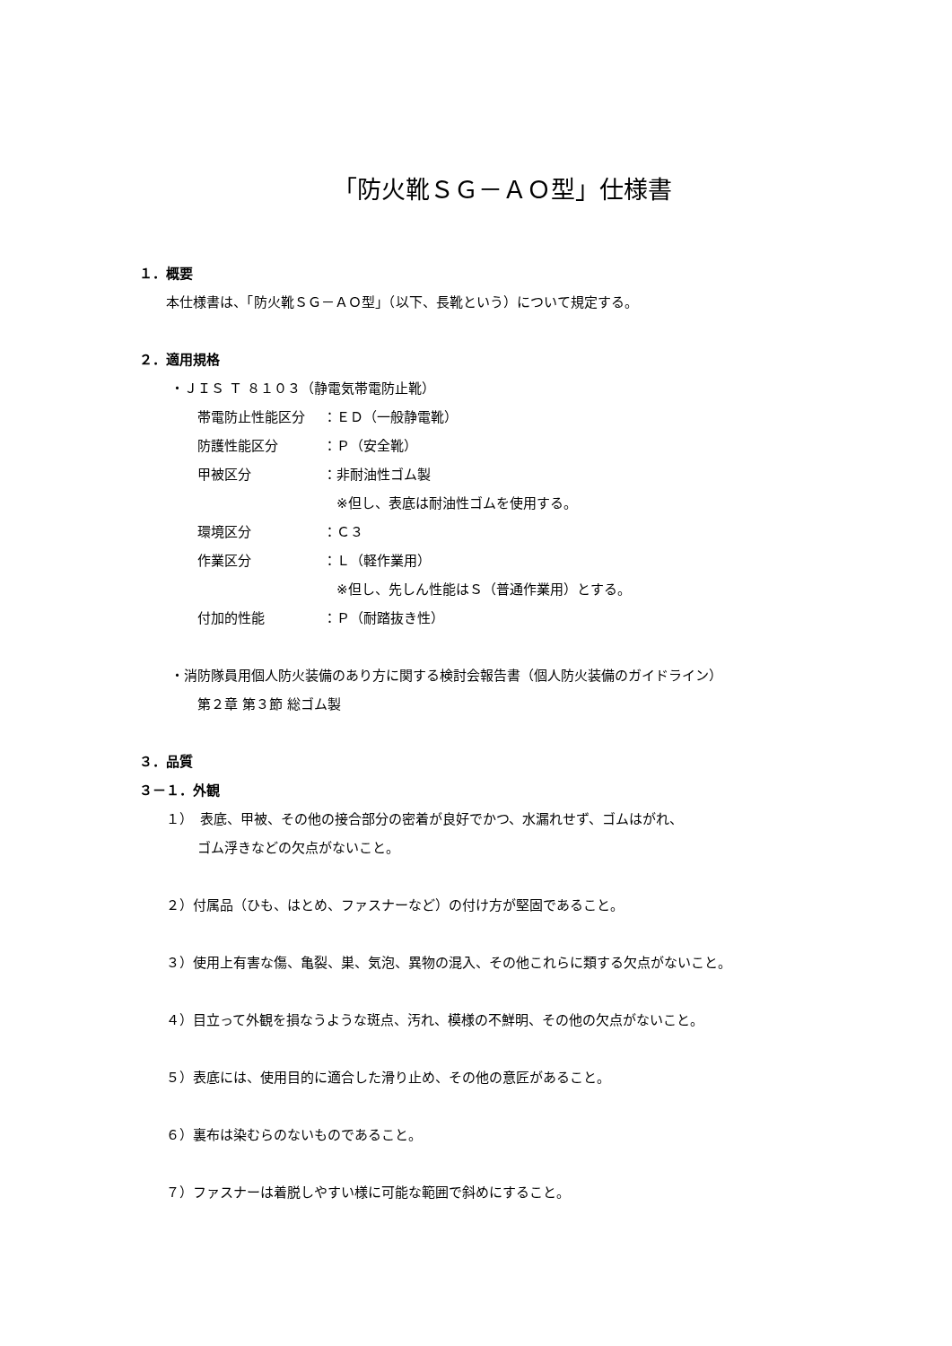「防火靴ＳＧ－ＡＯ型」仕様書
１．概要
本仕様書は、「防火靴ＳＧ－ＡＯ型」（以下、長靴という）について規定する。
２．適用規格
・ＪＩＳ Ｔ ８１０３（静電気帯電防止靴）
帯電防止性能区分 ：ＥＤ（一般静電靴）
防護性能区分 ：Ｐ（安全靴）
甲被区分 ：非耐油性ゴム製
　※但し、表底は耐油性ゴムを使用する。
環境区分 ：Ｃ３
作業区分 ：Ｌ（軽作業用）
　※但し、先しん性能はＳ（普通作業用）とする。
付加的性能 ：Ｐ（耐踏抜き性）
・消防隊員用個人防火装備のあり方に関する検討会報告書（個人防火装備のガイドライン）
第２章 第３節 総ゴム製
３．品質
３－１．外観
１）　表底、甲被、その他の接合部分の密着が良好でかつ、水漏れせず、ゴムはがれ、
ゴム浮きなどの欠点がないこと。
２）付属品（ひも、はとめ、ファスナーなど）の付け方が堅固であること。
３）使用上有害な傷、亀裂、巣、気泡、異物の混入、その他これらに類する欠点がないこと。
４）目立って外観を損なうような斑点、汚れ、模様の不鮮明、その他の欠点がないこと。
５）表底には、使用目的に適合した滑り止め、その他の意匠があること。
６）裏布は染むらのないものであること。
７）ファスナーは着脱しやすい様に可能な範囲で斜めにすること。